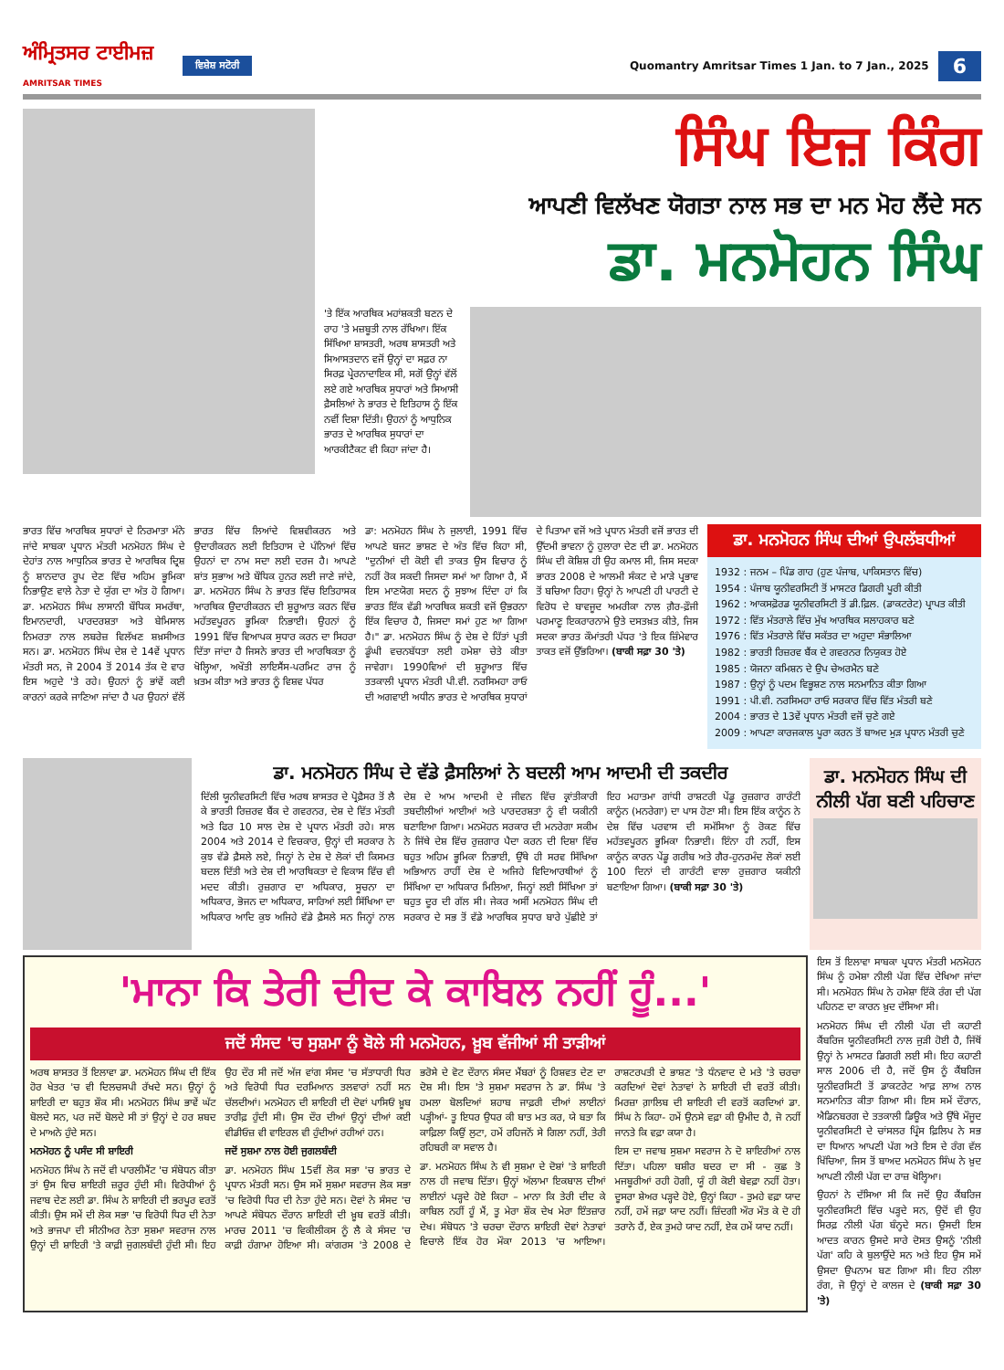ਅੰਮ੍ਰਿਤਸਰ ਟਾਈਮਜ਼ AMRITSAR TIMES
ਵਿਸ਼ੇਸ਼ ਸਟੋਰੀ
Quomantry Amritsar Times 1 Jan. to 7 Jan., 2025
6
ਸਿੰਘ ਇਜ਼ ਕਿੰਗ
ਆਪਣੀ ਵਿਲੱਖਣ ਯੋਗਤਾ ਨਾਲ ਸਭ ਦਾ ਮਨ ਮੋਹ ਲੈਂਦੇ ਸਨ
ਡਾ. ਮਨਮੋਹਨ ਸਿੰਘ
'ਤੇ ਇੱਕ ਆਰਥਿਕ ਮਹਾਂਸ਼ਕਤੀ ਬਣਨ ਦੇ ਰਾਹ 'ਤੇ ਮਜ਼ਬੂਤੀ ਨਾਲ ਰੱਖਿਆ। ਇੱਕ ਸਿੱਖਿਆ ਸ਼ਾਸਤਰੀ, ਅਰਥ ਸ਼ਾਸਤਰੀ ਅਤੇ ਸਿਆਸਤਦਾਨ ਵਜੋਂ ਉਨ੍ਹਾਂ ਦਾ ਸਫ਼ਰ ਨਾ ਸਿਰਫ਼ ਪ੍ਰੇਰਨਾਦਾਇਕ ਸੀ, ਸਗੋਂ ਉਨ੍ਹਾਂ ਵੱਲੋਂ ਲਏ ਗਏ ਆਰਥਿਕ ਸੁਧਾਰਾਂ ਅਤੇ ਸਿਆਸੀ ਫ਼ੈਸਲਿਆਂ ਨੇ ਭਾਰਤ ਦੇ ਇਤਿਹਾਸ ਨੂੰ ਇੱਕ ਨਵੀਂ ਦਿਸ਼ਾ ਦਿੱਤੀ। ਉਹਨਾਂ ਨੂੰ ਆਧੁਨਿਕ ਭਾਰਤ ਦੇ ਆਰਥਿਕ ਸੁਧਾਰਾਂ ਦਾ ਆਰਕੀਟੈਕਟ ਵੀ ਕਿਹਾ ਜਾਂਦਾ ਹੈ।
ਭਾਰਤ ਵਿੱਚ ਆਰਥਿਕ ਸੁਧਾਰਾਂ ਦੇ ਨਿਰਮਾਤਾ ਮੰਨੇ ਜਾਂਦੇ ਸਾਬਕਾ ਪ੍ਰਧਾਨ ਮੰਤਰੀ ਮਨਮੋਹਨ ਸਿੰਘ ਦੇ ਦੇਹਾਂਤ ਨਾਲ ਆਧੁਨਿਕ ਭਾਰਤ ਦੇ ਆਰਥਿਕ ਦ੍ਰਿਸ਼ ਨੂੰ ਸ਼ਾਨਦਾਰ ਰੂਪ ਦੇਣ ਵਿੱਚ ਅਹਿਮ ਭੂਮਿਕਾ ਨਿਭਾਉਣ ਵਾਲੇ ਨੇਤਾ ਦੇ ਯੁੱਗ ਦਾ ਅੰਤ ਹੋ ਗਿਆ। ਡਾ. ਮਨਮੋਹਨ ਸਿੰਘ ਲਾਸਾਨੀ ਬੌਧਿਕ ਸਮਰੱਥਾ, ਇਮਾਨਦਾਰੀ, ਪਾਰਦਰਸ਼ਤਾ ਅਤੇ ਬੇਮਿਸਾਲ ਨਿਮਰਤਾ ਨਾਲ ਲਬਰੇਜ਼ ਵਿਲੱਖਣ ਸ਼ਖ਼ਸੀਅਤ ਸਨ। ਡਾ. ਮਨਮੋਹਨ ਸਿੰਘ ਦੇਸ਼ ਦੇ 14ਵੇਂ ਪ੍ਰਧਾਨ ਮੰਤਰੀ ਸਨ, ਜੋ 2004 ਤੋਂ 2014 ਤੱਕ ਦੋ ਵਾਰ ਇਸ ਅਹੁਦੇ 'ਤੇ ਰਹੇ। ਉਹਨਾਂ ਨੂੰ ਭਾਂਵੇਂ ਕਈ ਕਾਰਨਾਂ ਕਰਕੇ ਜਾਣਿਆ ਜਾਂਦਾ ਹੈ ਪਰ ਉਹਨਾਂ ਵੱਲੋਂ ਭਾਰਤ ਵਿੱਚ ਲਿਆਂਦੇ ਵਿਸ਼ਵੀਕਰਨ ਅਤੇ ਉਦਾਰੀਕਰਨ ਲਈ ਇਤਿਹਾਸ ਦੇ ਪੰਨਿਆਂ ਵਿੱਚ ਉਹਨਾਂ ਦਾ ਨਾਮ ਸਦਾ ਲਈ ਦਰਜ ਹੈ। ਆਪਣੇ ਸ਼ਾਂਤ ਸੁਭਾਅ ਅਤੇ ਬੌਧਿਕ ਹੁਨਰ ਲਈ ਜਾਣੇ ਜਾਂਦੇ, ਡਾ. ਮਨਮੋਹਨ ਸਿੰਘ ਨੇ ਭਾਰਤ ਵਿੱਚ ਇਤਿਹਾਸਕ ਆਰਥਿਕ ਉਦਾਰੀਕਰਨ ਦੀ ਸ਼ੁਰੂਆਤ ਕਰਨ ਵਿੱਚ ਮਹੱਤਵਪੂਰਨ ਭੂਮਿਕਾ ਨਿਭਾਈ। ਉਹਨਾਂ ਨੂੰ 1991 ਵਿੱਚ ਵਿਆਪਕ ਸੁਧਾਰ ਕਰਨ ਦਾ ਸਿਹਰਾ ਦਿੱਤਾ ਜਾਂਦਾ ਹੈ ਜਿਸਨੇ ਭਾਰਤ ਦੀ ਆਰਥਿਕਤਾ ਨੂੰ ਖੋਲ੍ਹਿਆ, ਅਖੌਤੀ ਲਾਇਸੈਂਸ-ਪਰਮਿਟ ਰਾਜ ਨੂੰ ਖ਼ਤਮ ਕੀਤਾ ਅਤੇ ਭਾਰਤ ਨੂੰ ਵਿਸ਼ਵ ਪੱਧਰ
ਡਾ: ਮਨਮੋਹਨ ਸਿੰਘ ਨੇ ਜੁਲਾਈ, 1991 ਵਿੱਚ ਆਪਣੇ ਬਜਟ ਭਾਸ਼ਣ ਦੇ ਅੰਤ ਵਿੱਚ ਕਿਹਾ ਸੀ, "ਦੁਨੀਆਂ ਦੀ ਕੋਈ ਵੀ ਤਾਕਤ ਉਸ ਵਿਚਾਰ ਨੂੰ ਨਹੀਂ ਰੋਕ ਸਕਦੀ ਜਿਸਦਾ ਸਮਾਂ ਆ ਗਿਆ ਹੈ, ਮੈਂ ਇਸ ਮਾਣਯੋਗ ਸਦਨ ਨੂੰ ਸੁਝਾਅ ਦਿੰਦਾ ਹਾਂ ਕਿ ਭਾਰਤ ਇੱਕ ਵੱਡੀ ਆਰਥਿਕ ਸ਼ਕਤੀ ਵਜੋਂ ਉਭਰਨਾ ਇੱਕ ਵਿਚਾਰ ਹੈ, ਜਿਸਦਾ ਸਮਾਂ ਹੁਣ ਆ ਗਿਆ ਹੈ।" ਡਾ. ਮਨਮੋਹਨ ਸਿੰਘ ਨੂੰ ਦੇਸ਼ ਦੇ ਹਿੱਤਾਂ ਪ੍ਰਤੀ ਡੂੰਘੀ ਵਚਨਬੱਧਤਾ ਲਈ ਹਮੇਸ਼ਾ ਚੇਤੇ ਕੀਤਾ ਜਾਵੇਗਾ। 1990ਵਿਆਂ ਦੀ ਸ਼ੁਰੂਆਤ ਵਿੱਚ ਤਤਕਾਲੀ ਪ੍ਰਧਾਨ ਮੰਤਰੀ ਪੀ.ਵੀ. ਨਰਸਿਮਹਾ ਰਾਓ ਦੀ ਅਗਵਾਈ ਅਧੀਨ ਭਾਰਤ ਦੇ ਆਰਥਿਕ ਸੁਧਾਰਾਂ ਦੇ ਪਿਤਾਮਾ ਵਜੋਂ ਅਤੇ ਪ੍ਰਧਾਨ ਮੰਤਰੀ ਵਜੋਂ ਭਾਰਤ ਦੀ ਉੱਦਮੀ ਭਾਵਨਾ ਨੂੰ ਹੁਲਾਰਾ ਦੇਣ ਦੀ ਡਾ. ਮਨਮੋਹਨ ਸਿੰਘ ਦੀ ਕੋਸ਼ਿਸ਼ ਹੀ ਉਹ ਕਮਾਲ ਸੀ, ਜਿਸ ਸਦਕਾ ਭਾਰਤ 2008 ਦੇ ਆਲਮੀ ਸੰਕਟ ਦੇ ਮਾੜੇ ਪ੍ਰਭਾਵ ਤੋਂ ਬਚਿਆ ਰਿਹਾ। ਉਨ੍ਹਾਂ ਨੇ ਆਪਣੀ ਹੀ ਪਾਰਟੀ ਦੇ ਵਿਰੋਧ ਦੇ ਬਾਵਜੂਦ ਅਮਰੀਕਾ ਨਾਲ ਗ਼ੈਰ-ਫ਼ੌਜੀ ਪਰਮਾਣੂ ਇਕਰਾਰਨਾਮੇ ਉਤੇ ਦਸਤਖ਼ਤ ਕੀਤੇ, ਜਿਸ ਸਦਕਾ ਭਾਰਤ ਕੌਮਾਂਤਰੀ ਪੱਧਰ 'ਤੇ ਇਕ ਜ਼ਿੰਮੇਵਾਰ ਤਾਕਤ ਵਜੋਂ ਉੱਭਰਿਆ। (ਬਾਕੀ ਸਫ਼ਾ 30 'ਤੇ)
ਡਾ. ਮਨਮੋਹਨ ਸਿੰਘ ਦੀਆਂ ਉਪਲੱਬਧੀਆਂ
1932 : ਜਨਮ – ਪਿੰਡ ਗਾਹ (ਹੁਣ ਪੰਜਾਬ, ਪਾਕਿਸਤਾਨ ਵਿੱਚ)
1954 : ਪੰਜਾਬ ਯੂਨੀਵਰਸਿਟੀ ਤੋਂ ਮਾਸਟਰ ਡਿਗਰੀ ਪੂਰੀ ਕੀਤੀ
1962 : ਆਕਸਫ਼ੋਰਡ ਯੂਨੀਵਰਸਿਟੀ ਤੋਂ ਡੀ.ਫ਼ਿਲ. (ਡਾਕਟਰੇਟ) ਪ੍ਰਾਪਤ ਕੀਤੀ
1972 : ਵਿੱਤ ਮੰਤਰਾਲੇ ਵਿੱਚ ਮੁੱਖ ਆਰਥਿਕ ਸਲਾਹਕਾਰ ਬਣੇ
1976 : ਵਿੱਤ ਮੰਤਰਾਲੇ ਵਿੱਚ ਸਕੱਤਰ ਦਾ ਅਹੁਦਾ ਸੰਭਾਲਿਆ
1982 : ਭਾਰਤੀ ਰਿਜ਼ਰਵ ਬੈਂਕ ਦੇ ਗਵਰਨਰ ਨਿਯੁਕਤ ਹੋਏ
1985 : ਯੋਜਨਾ ਕਮਿਸ਼ਨ ਦੇ ਉਪ ਚੇਅਰਮੈਨ ਬਣੇ
1987 : ਉਨ੍ਹਾਂ ਨੂੰ ਪਦਮ ਵਿਭੂਸ਼ਣ ਨਾਲ ਸਨਮਾਨਿਤ ਕੀਤਾ ਗਿਆ
1991 : ਪੀ.ਵੀ. ਨਰਸਿਮਹਾ ਰਾਓ ਸਰਕਾਰ ਵਿੱਚ ਵਿੱਤ ਮੰਤਰੀ ਬਣੇ
2004 : ਭਾਰਤ ਦੇ 13ਵੇਂ ਪ੍ਰਧਾਨ ਮੰਤਰੀ ਵਜੋਂ ਚੁਣੇ ਗਏ
2009 : ਆਪਣਾ ਕਾਰਜਕਾਲ ਪੂਰਾ ਕਰਨ ਤੋਂ ਬਾਅਦ ਮੁੜ ਪ੍ਰਧਾਨ ਮੰਤਰੀ ਚੁਣੇ
ਡਾ. ਮਨਮੋਹਨ ਸਿੰਘ ਦੇ ਵੱਡੇ ਫ਼ੈਸਲਿਆਂ ਨੇ ਬਦਲੀ ਆਮ ਆਦਮੀ ਦੀ ਤਕਦੀਰ
ਦਿੱਲੀ ਯੂਨੀਵਰਸਿਟੀ ਵਿੱਚ ਅਰਥ ਸ਼ਾਸਤਰ ਦੇ ਪ੍ਰੋਫ਼ੈਸਰ ਤੋਂ ਲੈ ਕੇ ਭਾਰਤੀ ਰਿਜ਼ਰਵ ਬੈਂਕ ਦੇ ਗਵਰਨਰ, ਦੇਸ਼ ਦੇ ਵਿੱਤ ਮੰਤਰੀ ਅਤੇ ਫਿਰ 10 ਸਾਲ ਦੇਸ਼ ਦੇ ਪ੍ਰਧਾਨ ਮੰਤਰੀ ਰਹੇ। ਸਾਲ 2004 ਅਤੇ 2014 ਦੇ ਵਿਚਕਾਰ, ਉਨ੍ਹਾਂ ਦੀ ਸਰਕਾਰ ਨੇ ਕੁਝ ਵੱਡੇ ਫ਼ੈਸਲੇ ਲਏ, ਜਿਨ੍ਹਾਂ ਨੇ ਦੇਸ਼ ਦੇ ਲੋਕਾਂ ਦੀ ਕਿਸਮਤ ਬਦਲ ਦਿੱਤੀ ਅਤੇ ਦੇਸ਼ ਦੀ ਆਰਥਿਕਤਾ ਦੇ ਵਿਕਾਸ ਵਿੱਚ ਵੀ ਮਦਦ ਕੀਤੀ। ਰੁਜ਼ਗਾਰ ਦਾ ਅਧਿਕਾਰ, ਸੂਚਨਾ ਦਾ ਅਧਿਕਾਰ, ਭੋਜਨ ਦਾ ਅਧਿਕਾਰ, ਸਾਰਿਆਂ ਲਈ ਸਿੱਖਿਆ ਦਾ ਅਧਿਕਾਰ ਆਦਿ ਕੁਝ ਅਜਿਹੇ ਵੱਡੇ ਫ਼ੈਸਲੇ ਸਨ ਜਿਨ੍ਹਾਂ ਨਾਲ ਦੇਸ਼ ਦੇ ਆਮ ਆਦਮੀ ਦੇ ਜੀਵਨ ਵਿੱਚ ਕ੍ਰਾਂਤੀਕਾਰੀ ਤਬਦੀਲੀਆਂ ਆਈਆਂ ਅਤੇ ਪਾਰਦਰਸ਼ਤਾ ਨੂੰ ਵੀ ਯਕੀਨੀ ਬਣਾਇਆ ਗਿਆ। ਮਨਮੋਹਨ ਸਰਕਾਰ ਦੀ ਮਨਰੇਗਾ ਸਕੀਮ ਨੇ ਜਿੱਥੇ ਦੇਸ਼ ਵਿੱਚ ਰੁਜ਼ਗਾਰ ਪੈਦਾ ਕਰਨ ਦੀ ਦਿਸ਼ਾ ਵਿੱਚ ਬਹੁਤ ਅਹਿਮ ਭੂਮਿਕਾ ਨਿਭਾਈ, ਉੱਥੇ ਹੀ ਸਰਵ ਸਿੱਖਿਆ ਅਭਿਆਨ ਰਾਹੀਂ ਦੇਸ਼ ਦੇ ਅਜਿਹੇ ਵਿਦਿਆਰਥੀਆਂ ਨੂੰ ਸਿੱਖਿਆ ਦਾ ਅਧਿਕਾਰ ਮਿਲਿਆ, ਜਿਨ੍ਹਾਂ ਲਈ ਸਿੱਖਿਆ ਤਾਂ ਬਹੁਤ ਦੂਰ ਦੀ ਗੱਲ ਸੀ। ਜੇਕਰ ਅਸੀਂ ਮਨਮੋਹਨ ਸਿੰਘ ਦੀ ਸਰਕਾਰ ਦੇ ਸਭ ਤੋਂ ਵੱਡੇ ਆਰਥਿਕ ਸੁਧਾਰ ਬਾਰੇ ਪੁੱਛੀਏ ਤਾਂ ਇਹ ਮਹਾਤਮਾ ਗਾਂਧੀ ਰਾਸ਼ਟਰੀ ਪੇਂਡੂ ਰੁਜ਼ਗਾਰ ਗਾਰੰਟੀ ਕਾਨੂੰਨ (ਮਨਰੇਗਾ) ਦਾ ਪਾਸ ਹੋਣਾ ਸੀ। ਇਸ ਇੱਕ ਕਾਨੂੰਨ ਨੇ ਦੇਸ਼ ਵਿੱਚ ਪਰਵਾਸ ਦੀ ਸਮੱਸਿਆ ਨੂੰ ਰੋਕਣ ਵਿੱਚ ਮਹੱਤਵਪੂਰਨ ਭੂਮਿਕਾ ਨਿਭਾਈ। ਇੰਨਾ ਹੀ ਨਹੀਂ, ਇਸ ਕਾਨੂੰਨ ਕਾਰਨ ਪੇਂਡੂ ਗਰੀਬ ਅਤੇ ਗੈਰ-ਹੁਨਰਮੰਦ ਲੋਕਾਂ ਲਈ 100 ਦਿਨਾਂ ਦੀ ਗਾਰੰਟੀ ਵਾਲਾ ਰੁਜ਼ਗਾਰ ਯਕੀਨੀ ਬਣਾਇਆ ਗਿਆ। (ਬਾਕੀ ਸਫ਼ਾ 30 'ਤੇ)
ਡਾ. ਮਨਮੋਹਨ ਸਿੰਘ ਦੀ ਨੀਲੀ ਪੱਗ ਬਣੀ ਪਹਿਚਾਣ
'ਮਾਨਾ ਕਿ ਤੇਰੀ ਦੀਦ ਕੇ ਕਾਬਿਲ ਨਹੀਂ ਹੂੰ...'
ਜਦੋਂ ਸੰਸਦ 'ਚ ਸੁਸ਼ਮਾ ਨੂੰ ਬੋਲੇ ਸੀ ਮਨਮੋਹਨ, ਖ਼ੂਬ ਵੱਜੀਆਂ ਸੀ ਤਾੜੀਆਂ
ਅਰਥ ਸ਼ਾਸਤਰ ਤੋਂ ਇਲਾਵਾ ਡਾ. ਮਨਮੋਹਨ ਸਿੰਘ ਦੀ ਇੱਕ ਹੋਰ ਖੇਤਰ 'ਚ ਵੀ ਦਿਲਚਸਪੀ ਰੱਖਦੇ ਸਨ। ਉਨ੍ਹਾਂ ਨੂੰ ਸ਼ਾਇਰੀ ਦਾ ਬਹੁਤ ਸ਼ੌਕ ਸੀ। ਮਨਮੋਹਨ ਸਿੰਘ ਭਾਵੇਂ ਘੱਟ ਬੋਲਦੇ ਸਨ, ਪਰ ਜਦੋਂ ਬੋਲਦੇ ਸੀ ਤਾਂ ਉਨ੍ਹਾਂ ਦੇ ਹਰ ਸ਼ਬਦ ਦੇ ਮਾਅਨੇ ਹੁੰਦੇ ਸਨ।
ਮਨਮੋਹਨ ਨੂੰ ਪਸੰਦ ਸੀ ਸ਼ਾਇਰੀ
ਮਨਮੋਹਨ ਸਿੰਘ ਨੇ ਜਦੋਂ ਵੀ ਪਾਰਲੀਮੈਂਟ 'ਚ ਸੰਬੋਧਨ ਕੀਤਾ ਤਾਂ ਉਸ ਵਿਚ ਸ਼ਾਇਰੀ ਜ਼ਰੂਰ ਹੁੰਦੀ ਸੀ। ਵਿਰੋਧੀਆਂ ਨੂੰ ਜਵਾਬ ਦੇਣ ਲਈ ਡਾ. ਸਿੰਘ ਨੇ ਸ਼ਾਇਰੀ ਦੀ ਭਰਪੂਰ ਵਰਤੋਂ ਕੀਤੀ। ਉਸ ਸਮੇਂ ਦੀ ਲੋਕ ਸਭਾ 'ਚ ਵਿਰੋਧੀ ਧਿਰ ਦੀ ਨੇਤਾ ਅਤੇ ਭਾਜਪਾ ਦੀ ਸੀਨੀਅਰ ਨੇਤਾ ਸੁਸ਼ਮਾ ਸਵਰਾਜ ਨਾਲ ਉਨ੍ਹਾਂ ਦੀ ਸ਼ਾਇਰੀ 'ਤੇ ਕਾਫ਼ੀ ਜੁਗਲਬੰਦੀ ਹੁੰਦੀ ਸੀ। ਇਹ ਉਹ ਦੌਰ ਸੀ ਜਦੋਂ ਅੱਜ ਵਾਂਗ ਸੰਸਦ 'ਚ ਸੱਤਾਧਾਰੀ ਧਿਰ ਅਤੇ ਵਿਰੋਧੀ ਧਿਰ ਦਰਮਿਆਨ ਤਲਵਾਰਾਂ ਨਹੀਂ ਸਨ ਚੱਲਦੀਆਂ। ਮਨਮੋਹਨ ਦੀ ਸ਼ਾਇਰੀ ਦੀ ਦੋਵਾਂ ਪਾਸਿਓਂ ਖ਼ੂਬ ਤਾਰੀਫ਼ ਹੁੰਦੀ ਸੀ। ਉਸ ਦੌਰ ਦੀਆਂ ਉਨ੍ਹਾਂ ਦੀਆਂ ਕਈ ਵੀਡੀਓਜ਼ ਵੀ ਵਾਇਰਲ ਵੀ ਹੁੰਦੀਆਂ ਰਹੀਆਂ ਹਨ।
ਜਦੋਂ ਸੁਸ਼ਮਾ ਨਾਲ ਹੋਈ ਜੁਗਲਬੰਦੀ
ਡਾ. ਮਨਮੋਹਨ ਸਿੰਘ 15ਵੀਂ ਲੋਕ ਸਭਾ 'ਚ ਭਾਰਤ ਦੇ ਪ੍ਰਧਾਨ ਮੰਤਰੀ ਸਨ। ਉਸ ਸਮੇਂ ਸੁਸ਼ਮਾ ਸਵਰਾਜ ਲੋਕ ਸਭਾ 'ਚ ਵਿਰੋਧੀ ਧਿਰ ਦੀ ਨੇਤਾ ਹੁੰਦੇ ਸਨ। ਦੋਵਾਂ ਨੇ ਸੰਸਦ 'ਚ ਆਪਣੇ ਸੰਬੋਧਨ ਦੌਰਾਨ ਸ਼ਾਇਰੀ ਦੀ ਖ਼ੂਬ ਵਰਤੋਂ ਕੀਤੀ। ਮਾਰਚ 2011 'ਚ ਵਿਕੀਲੀਕਸ ਨੂੰ ਲੈ ਕੇ ਸੰਸਦ 'ਚ ਕਾਫ਼ੀ ਹੰਗਾਮਾ ਹੋਇਆ ਸੀ। ਕਾਂਗਰਸ 'ਤੇ 2008 ਦੇ ਭਰੋਸੇ ਦੇ ਵੋਟ ਦੌਰਾਨ ਸੰਸਦ ਮੈਂਬਰਾਂ ਨੂੰ ਰਿਸ਼ਵਤ ਦੇਣ ਦਾ ਦੋਸ਼ ਸੀ। ਇਸ 'ਤੇ ਸੁਸ਼ਮਾ ਸਵਰਾਜ ਨੇ ਡਾ. ਸਿੰਘ 'ਤੇ ਹਮਲਾ ਬੋਲਦਿਆਂ ਸ਼ਹਾਬ ਜਾਫ਼ਰੀ ਦੀਆਂ ਲਾਈਨਾਂ ਪੜ੍ਹੀਆਂ- ਤੂ ਇਧਰ ਉਧਰ ਕੀ ਬਾਤ ਮਤ ਕਰ, ਯੇ ਬਤਾ ਕਿ ਕਾਫ਼ਿਲਾ ਕਿਉਂ ਲੁਟਾ, ਹਮੇਂ ਰਹਿਜਨੋਂ ਸੇ ਗਿਲਾ ਨਹੀਂ, ਤੇਰੀ ਰਹਿਬਰੀ ਕਾ ਸਵਾਲ ਹੈ।
ਡਾ. ਮਨਮੋਹਨ ਸਿੰਘ ਨੇ ਵੀ ਸੁਸ਼ਮਾ ਦੇ ਦੋਸ਼ਾਂ 'ਤੇ ਸ਼ਾਇਰੀ ਨਾਲ ਹੀ ਜਵਾਬ ਦਿੱਤਾ। ਉਨ੍ਹਾਂ ਅੱਲਾਮਾ ਇਕਬਾਲ ਦੀਆਂ ਲਾਈਨਾਂ ਪੜ੍ਹਦੇ ਹੋਏ ਕਿਹਾ – ਮਾਨਾ ਕਿ ਤੇਰੀ ਦੀਦ ਕੇ ਕਾਬਿਲ ਨਹੀਂ ਹੂੰ ਮੈਂ, ਤੂ ਮੇਰਾ ਸ਼ੌਕ ਦੇਖ ਮੇਰਾ ਇੰਤਜ਼ਾਰ ਦੇਖ। ਸੰਬੋਧਨ 'ਤੇ ਚਰਚਾ ਦੌਰਾਨ ਸ਼ਾਇਰੀ ਦੋਵਾਂ ਨੇਤਾਵਾਂ ਵਿਚਾਲੇ ਇੱਕ ਹੋਰ ਮੌਕਾ 2013 'ਚ ਆਇਆ। ਰਾਸ਼ਟਰਪਤੀ ਦੇ ਭਾਸ਼ਣ 'ਤੇ ਧੰਨਵਾਦ ਦੇ ਮਤੇ 'ਤੇ ਚਰਚਾ ਕਰਦਿਆਂ ਦੋਵਾਂ ਨੇਤਾਵਾਂ ਨੇ ਸ਼ਾਇਰੀ ਦੀ ਵਰਤੋਂ ਕੀਤੀ। ਮਿਰਜ਼ਾ ਗ਼ਾਲਿਬ ਦੀ ਸ਼ਾਇਰੀ ਦੀ ਵਰਤੋਂ ਕਰਦਿਆਂ ਡਾ. ਸਿੰਘ ਨੇ ਕਿਹਾ- ਹਮੇਂ ਉਨਸੇ ਵਫ਼ਾ ਕੀ ਉਮੀਦ ਹੈ, ਜੋ ਨਹੀਂ ਜਾਨਤੇ ਕਿ ਵਫ਼ਾ ਕਯਾ ਹੈ।
ਇਸ ਦਾ ਜਵਾਬ ਸੁਸ਼ਮਾ ਸਵਰਾਜ ਨੇ ਦੋ ਸ਼ਾਇਰੀਆਂ ਨਾਲ ਦਿੱਤਾ। ਪਹਿਲਾ ਬਸ਼ੀਰ ਬਦਰ ਦਾ ਸੀ - ਕੁਛ ਤੋ ਮਜਬੂਰੀਆਂ ਰਹੀ ਹੋਗੀ, ਯੂੰ ਹੀ ਕੋਈ ਬੇਵਫ਼ਾ ਨਹੀਂ ਹੋਤਾ। ਦੂਸਰਾ ਸ਼ੇਅਰ ਪੜ੍ਹਦੇ ਹੋਏ, ਉਨ੍ਹਾਂ ਕਿਹਾ - ਤੁਮਹੇ ਵਫ਼ਾ ਯਾਦ ਨਹੀਂ, ਹਮੇਂ ਜਫ਼ਾ ਯਾਦ ਨਹੀਂ। ਜ਼ਿੰਦਗੀ ਔਰ ਮੌਤ ਕੇ ਦੋ ਹੀ ਤਰਾਨੇ ਹੈਂ, ਏਕ ਤੁਮਹੇ ਯਾਦ ਨਹੀਂ, ਏਕ ਹਮੇਂ ਯਾਦ ਨਹੀਂ।
ਇਸ ਤੋਂ ਇਲਾਵਾ ਸਾਬਕਾ ਪ੍ਰਧਾਨ ਮੰਤਰੀ ਮਨਮੋਹਨ ਸਿੰਘ ਨੂੰ ਹਮੇਸ਼ਾ ਨੀਲੀ ਪੱਗ ਵਿੱਚ ਦੇਖਿਆ ਜਾਂਦਾ ਸੀ। ਮਨਮੋਹਨ ਸਿੰਘ ਨੇ ਹਮੇਸ਼ਾ ਇੱਕੋ ਰੰਗ ਦੀ ਪੱਗ ਪਹਿਨਣ ਦਾ ਕਾਰਨ ਖ਼ੁਦ ਦੱਸਿਆ ਸੀ।
ਮਨਮੋਹਨ ਸਿੰਘ ਦੀ ਨੀਲੀ ਪੱਗ ਦੀ ਕਹਾਣੀ ਕੈਂਬਰਿਜ ਯੂਨੀਵਰਸਿਟੀ ਨਾਲ ਜੁੜੀ ਹੋਈ ਹੈ, ਜਿੱਥੋਂ ਉਨ੍ਹਾਂ ਨੇ ਮਾਸਟਰ ਡਿਗਰੀ ਲਈ ਸੀ। ਇਹ ਕਹਾਣੀ ਸਾਲ 2006 ਦੀ ਹੈ, ਜਦੋਂ ਉਸ ਨੂੰ ਕੈਂਬਰਿਜ ਯੂਨੀਵਰਸਿਟੀ ਤੋਂ ਡਾਕਟਰੇਟ ਆਫ਼ ਲਾਅ ਨਾਲ ਸਨਮਾਨਿਤ ਕੀਤਾ ਗਿਆ ਸੀ। ਇਸ ਸਮੇਂ ਦੌਰਾਨ, ਐਡਿਨਬਰਗ ਦੇ ਤਤਕਾਲੀ ਡਿਊਕ ਅਤੇ ਉੱਥੇ ਮੌਜੂਦ ਯੂਨੀਵਰਸਿਟੀ ਦੇ ਚਾਂਸਲਰ ਪ੍ਰਿੰਸ ਫ਼ਿਲਿਪ ਨੇ ਸਭ ਦਾ ਧਿਆਨ ਆਪਣੀ ਪੱਗ ਅਤੇ ਇਸ ਦੇ ਰੰਗ ਵੱਲ ਖਿੱਚਿਆ, ਜਿਸ ਤੋਂ ਬਾਅਦ ਮਨਮੋਹਨ ਸਿੰਘ ਨੇ ਖ਼ੁਦ ਆਪਣੀ ਨੀਲੀ ਪੱਗ ਦਾ ਰਾਜ਼ ਖੋਲ੍ਹਿਆ।
ਉਹਨਾਂ ਨੇ ਦੱਸਿਆ ਸੀ ਕਿ ਜਦੋਂ ਉਹ ਕੈਂਬਰਿਜ ਯੂਨੀਵਰਸਿਟੀ ਵਿੱਚ ਪੜ੍ਹਦੇ ਸਨ, ਉਦੋਂ ਵੀ ਉਹ ਸਿਰਫ਼ ਨੀਲੀ ਪੱਗ ਬੰਨ੍ਹਦੇ ਸਨ। ਉਸਦੀ ਇਸ ਆਦਤ ਕਾਰਨ ਉਸਦੇ ਸਾਰੇ ਦੋਸਤ ਉਸਨੂੰ 'ਨੀਲੀ ਪੱਗ' ਕਹਿ ਕੇ ਬੁਲਾਉਂਦੇ ਸਨ ਅਤੇ ਇਹ ਉਸ ਸਮੇਂ ਉਸਦਾ ਉਪਨਾਮ ਬਣ ਗਿਆ ਸੀ। ਇਹ ਨੀਲਾ ਰੰਗ, ਜੋ ਉਨ੍ਹਾਂ ਦੇ ਕਾਲਜ ਦੇ (ਬਾਕੀ ਸਫ਼ਾ 30 'ਤੇ)